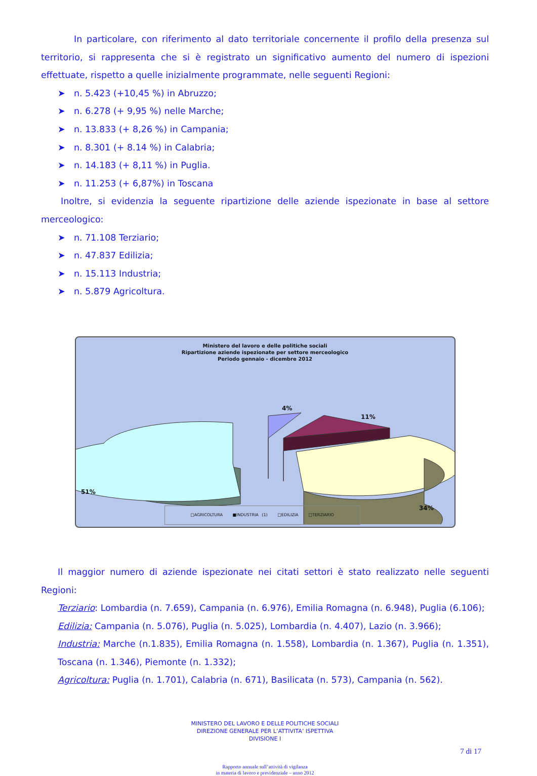In particolare, con riferimento al dato territoriale concernente il profilo della presenza sul territorio, si rappresenta che si è registrato un significativo aumento del numero di ispezioni effettuate, rispetto a quelle inizialmente programmate, nelle seguenti Regioni:
➤ n. 5.423 (+10,45 %) in Abruzzo;
➤ n. 6.278 (+ 9,95 %) nelle Marche;
➤ n. 13.833 (+ 8,26 %) in Campania;
➤ n. 8.301 (+ 8.14 %) in Calabria;
➤ n. 14.183 (+ 8,11 %) in Puglia.
➤ n. 11.253 (+ 6,87%) in Toscana
Inoltre, si evidenzia la seguente ripartizione delle aziende ispezionate in base al settore merceologico:
➤ n. 71.108 Terziario;
➤ n. 47.837 Edilizia;
➤ n. 15.113 Industria;
➤ n. 5.879 Agricoltura.
Ministero del lavoro e delle politiche sociali
Ripartizione aziende ispezionate per settore merceologico
Periodo gennaio - dicembre 2012
51%
4%
11%
34%
□AGRICOLTURA ■INDUSTRIA (1) □EDILIZIA □TERZIARIO
Il maggior numero di aziende ispezionate nei citati settori è stato realizzato nelle seguenti Regioni:
Terziario: Lombardia (n. 7.659), Campania (n. 6.976), Emilia Romagna (n. 6.948), Puglia (6.106);
Edilizia: Campania (n. 5.076), Puglia (n. 5.025), Lombardia (n. 4.407), Lazio (n. 3.966);
Industria: Marche (n.1.835), Emilia Romagna (n. 1.558), Lombardia (n. 1.367), Puglia (n. 1.351), Toscana (n. 1.346), Piemonte (n. 1.332);
Agricoltura: Puglia (n. 1.701), Calabria (n. 671), Basilicata (n. 573), Campania (n. 562).
MINISTERO DEL LAVORO E DELLE POLITICHE SOCIALI
DIREZIONE GENERALE PER L’ATTIVITA’ ISPETTIVA
DIVISIONE I
7 di 17
Rapporto annuale sull’attività di vigilanza
in materia di lavoro e previdenziale – anno 2012